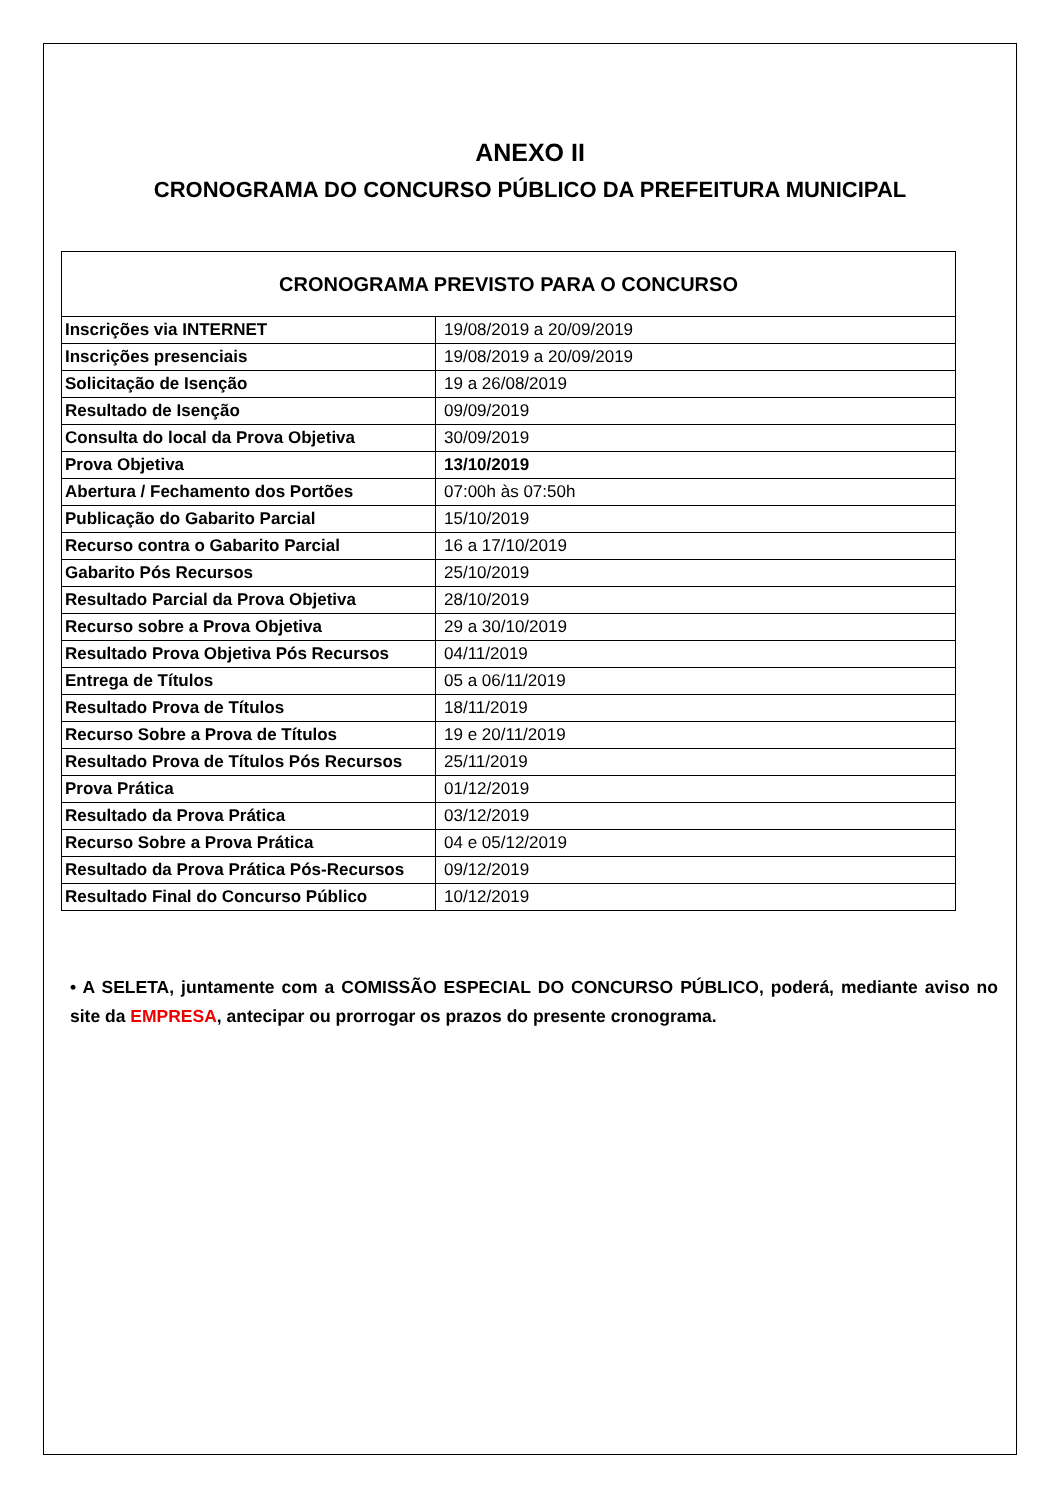ANEXO II
CRONOGRAMA DO CONCURSO PÚBLICO DA PREFEITURA MUNICIPAL
| CRONOGRAMA PREVISTO PARA O CONCURSO | |
| --- | --- |
| Inscrições via INTERNET | 19/08/2019 a 20/09/2019 |
| Inscrições presenciais | 19/08/2019 a 20/09/2019 |
| Solicitação de Isenção | 19 a 26/08/2019 |
| Resultado de Isenção | 09/09/2019 |
| Consulta do local da Prova Objetiva | 30/09/2019 |
| Prova Objetiva | 13/10/2019 |
| Abertura / Fechamento dos Portões | 07:00h às 07:50h |
| Publicação do Gabarito Parcial | 15/10/2019 |
| Recurso contra o Gabarito Parcial | 16 a 17/10/2019 |
| Gabarito Pós Recursos | 25/10/2019 |
| Resultado Parcial da Prova Objetiva | 28/10/2019 |
| Recurso sobre a Prova Objetiva | 29 a 30/10/2019 |
| Resultado Prova Objetiva Pós Recursos | 04/11/2019 |
| Entrega de Títulos | 05 a 06/11/2019 |
| Resultado Prova de Títulos | 18/11/2019 |
| Recurso Sobre a Prova de Títulos | 19 e 20/11/2019 |
| Resultado Prova de Títulos Pós Recursos | 25/11/2019 |
| Prova Prática | 01/12/2019 |
| Resultado da Prova Prática | 03/12/2019 |
| Recurso Sobre a Prova Prática | 04 e 05/12/2019 |
| Resultado da Prova Prática Pós-Recursos | 09/12/2019 |
| Resultado Final do Concurso Público | 10/12/2019 |
• A SELETA, juntamente com a COMISSÃO ESPECIAL DO CONCURSO PÚBLICO, poderá, mediante aviso no site da EMPRESA, antecipar ou prorrogar os prazos do presente cronograma.